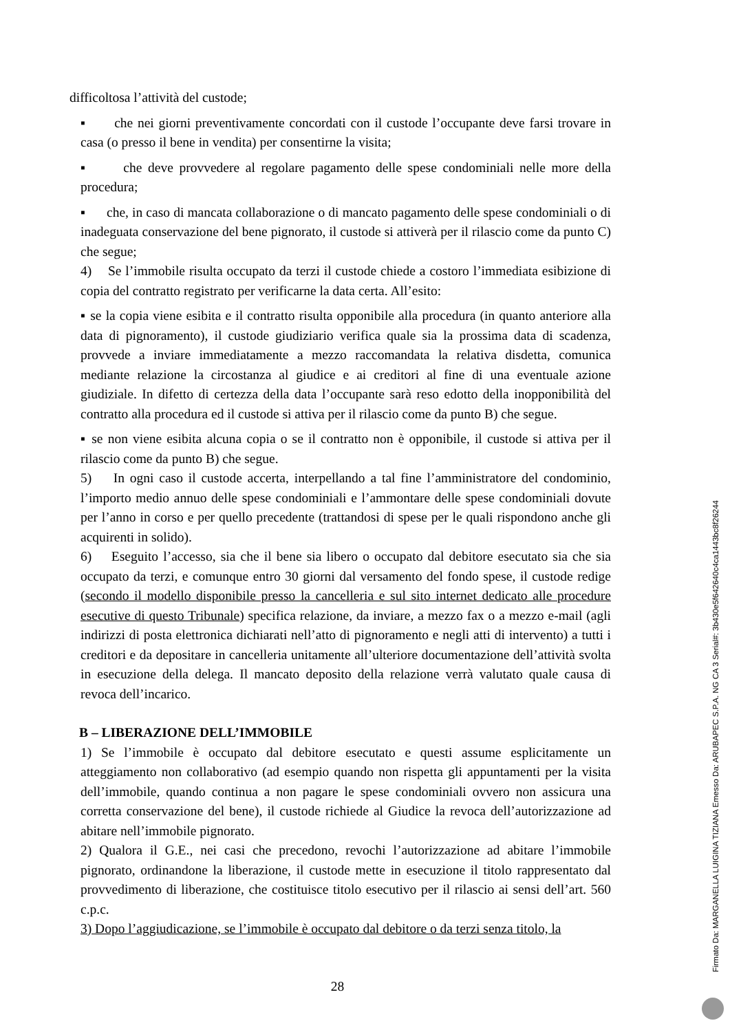difficoltosa l’attività del custode;
▪ che nei giorni preventivamente concordati con il custode l’occupante deve farsi trovare in casa (o presso il bene in vendita) per consentirne la visita;
▪ che deve provvedere al regolare pagamento delle spese condominiali nelle more della procedura;
▪ che, in caso di mancata collaborazione o di mancato pagamento delle spese condominiali o di inadeguata conservazione del bene pignorato, il custode si attiverà per il rilascio come da punto C) che segue;
4) Se l’immobile risulta occupato da terzi il custode chiede a costoro l’immediata esibizione di copia del contratto registrato per verificarne la data certa. All’esito:
▪ se la copia viene esibita e il contratto risulta opponibile alla procedura (in quanto anteriore alla data di pignoramento), il custode giudiziario verifica quale sia la prossima data di scadenza, provvede a inviare immediatamente a mezzo raccomandata la relativa disdetta, comunica mediante relazione la circostanza al giudice e ai creditori al fine di una eventuale azione giudiziale. In difetto di certezza della data l’occupante sarà reso edotto della inopponibilità del contratto alla procedura ed il custode si attiva per il rilascio come da punto B) che segue.
▪ se non viene esibita alcuna copia o se il contratto non è opponibile, il custode si attiva per il rilascio come da punto B) che segue.
5) In ogni caso il custode accerta, interpellando a tal fine l’amministratore del condominio, l’importo medio annuo delle spese condominiali e l’ammontare delle spese condominiali dovute per l’anno in corso e per quello precedente (trattandosi di spese per le quali rispondono anche gli acquirenti in solido).
6) Eseguito l’accesso, sia che il bene sia libero o occupato dal debitore esecutato sia che sia occupato da terzi, e comunque entro 30 giorni dal versamento del fondo spese, il custode redige (secondo il modello disponibile presso la cancelleria e sul sito internet dedicato alle procedure esecutive di questo Tribunale) specifica relazione, da inviare, a mezzo fax o a mezzo e-mail (agli indirizzi di posta elettronica dichiarati nell’atto di pignoramento e negli atti di intervento) a tutti i creditori e da depositare in cancelleria unitamente all’ulteriore documentazione dell’attività svolta in esecuzione della delega. Il mancato deposito della relazione verrà valutato quale causa di revoca dell’incarico.
B – LIBERAZIONE DELL’IMMOBILE
1) Se l’immobile è occupato dal debitore esecutato e questi assume esplicitamente un atteggiamento non collaborativo (ad esempio quando non rispetta gli appuntamenti per la visita dell’immobile, quando continua a non pagare le spese condominiali ovvero non assicura una corretta conservazione del bene), il custode richiede al Giudice la revoca dell’autorizzazione ad abitare nell’immobile pignorato.
2) Qualora il G.E., nei casi che precedono, revochi l’autorizzazione ad abitare l’immobile pignorato, ordinandone la liberazione, il custode mette in esecuzione il titolo rappresentato dal provvedimento di liberazione, che costituisce titolo esecutivo per il rilascio ai sensi dell’art. 560 c.p.c.
3) Dopo l’aggiudicazione, se l’immobile è occupato dal debitore o da terzi senza titolo, la
28
Firmato Da: MARGANELLA LUIGINA TIZIANA Emesso Da: ARUBAPEC S.P.A. NG CA 3 Serial#: 3b430e5f642640c4ca1443bc8f26244